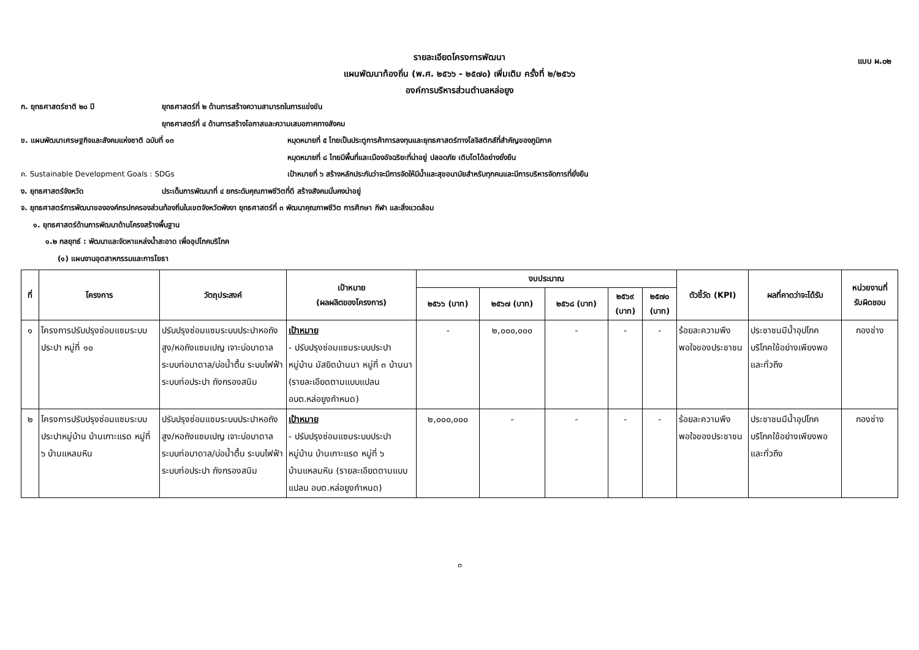แบบ ผ.๐๒
รายละเอียดโครงการพัฒนา
แผนพัฒนาท้องถิ่น (พ.ศ. ๒๕๖๖ - ๒๕๗๐) เพิ่มเติม ครั้งที่ ๒/๒๕๖๖
องค์การบริหารส่วนตำบลหล่อยูง
ก. ยุทธศาสตร์ชาติ ๒๐ ปี ยุทธศาสตร์ที่ ๒ ด้านการสร้างความสามารถในการแข่งขัน
ยุทธศาสตร์ที่ ๔ ด้านการสร้างโอกาสและความเสมอภาคทางสังคม
ข. แผนพัฒนาเศรษฐกิจและสังคมแห่งชาติ ฉบับที่ ๑๓ หมุดหมายที่ ๕ ไทยเป็นประตูการค้าการลงทุนและยุทธศาสตร์ทางโลจิสติกส์ที่สำคัญของภูมิภาค
หมุดหมายที่ ๘ ไทยมีพื้นที่และเมืองอัจฉริยะที่น่าอยู่ ปลอดภัย เติบโตได้อย่างยั่งยืน
ค. Sustainable Development Goals : SDGs เป้าหมายที่ ๖ สร้างหลักประกันว่าจะมีการจัดให้มีน้ำและสุขอนามัยสำหรับทุกคนและมีการบริหารจัดการที่ยั่งยืน
ง. ยุทธศาสตร์จังหวัด ประเด็นการพัฒนาที่ ๔ ยกระดับคุณภาพชีวิตที่ดี สร้างสังคมมั่นคงน่าอยู่
จ. ยุทธศาสตร์การพัฒนาขององค์กรปกครองส่วนท้องถิ่นในเขตจังหวัดพังงา ยุทธศาสตร์ที่ ๓ พัฒนาคุณภาพชีวิต การศึกษา กีฬา และสิ่งแวดล้อม
๑. ยุทธศาสตร์ด้านการพัฒนาด้านโครงสร้างพื้นฐาน
๑.๒ กลยุทธ์ : พัฒนาและจัดหาแหล่งน้ำสะอาด เพื่ออุปโภคบริโภค
(๑) แผนงานอุตสาหกรรมและการโยธา
| ที่ | โครงการ | วัตถุประสงค์ | เป้าหมาย (ผลผลิตของโครงการ) | งบประมาณ | | | | | ตัวชี้วัด (KPI) | ผลที่คาดว่าจะได้รับ | หน่วยงานที่ รับผิดชอบ |
| --- | --- | --- | --- | --- | --- | --- | --- | --- | --- | --- | --- |
| | | | | ๒๕๖๖ (บาท) | ๒๕๖๗ (บาท) | ๒๕๖๘ (บาท) | ๒๕๖๙ (บาท) | ๒๕๗๐ (บาท) | | | |
| ๑ | โครงการปรับปรุงซ่อมแซมระบบประปา หมู่ที่ ๑๐ | ปรับปรุงซ่อมแซมระบบประปาหอถังสูง/หอถังแซมเปญ เจาะบ่อบาดาล ระบบท่อบาดาล/บ่อน้ำตื้น ระบบไฟฟ้า ระบบท่อประปา ถังกรองสนิม | เป้าหมาย - ปรับปรุงซ่อมแซมระบบประปาหมู่บ้าน มัสยิดบ้านนา หมู่ที่ ๓ บ้านนา (รายละเอียดตามแบบแปลน อบต.หล่อยูงกำหนด) | - | ๒,๐๐๐,๐๐๐ | - | - | - | ร้อยละความพึงพอใจของประชาชน | ประชาชนมีน้ำอุปโภคบริโภคใช้อย่างเพียงพอและทั่วถึง | กองช่าง |
| ๒ | โครงการปรับปรุงซ่อมแซมระบบประปาหมู่บ้าน บ้านเกาะแรด หมู่ที่ ๖ บ้านแหลมหิน | ปรับปรุงซ่อมแซมระบบประปาหอถังสูง/หอถังแซมเปญ เจาะบ่อบาดาล ระบบท่อบาดาล/บ่อน้ำตื้น ระบบไฟฟ้า ระบบท่อประปา ถังกรองสนิม | เป้าหมาย - ปรับปรุงซ่อมแซมระบบประปาหมู่บ้าน บ้านเกาะแรด หมู่ที่ ๖ บ้านแหลมหิน (รายละเอียดตามแบบแปลน อบต.หล่อยูงกำหนด) | ๒,๐๐๐,๐๐๐ | - | - | - | - | ร้อยละความพึงพอใจของประชาชน | ประชาชนมีน้ำอุปโภคบริโภคใช้อย่างเพียงพอและทั่วถึง | กองช่าง |
๓